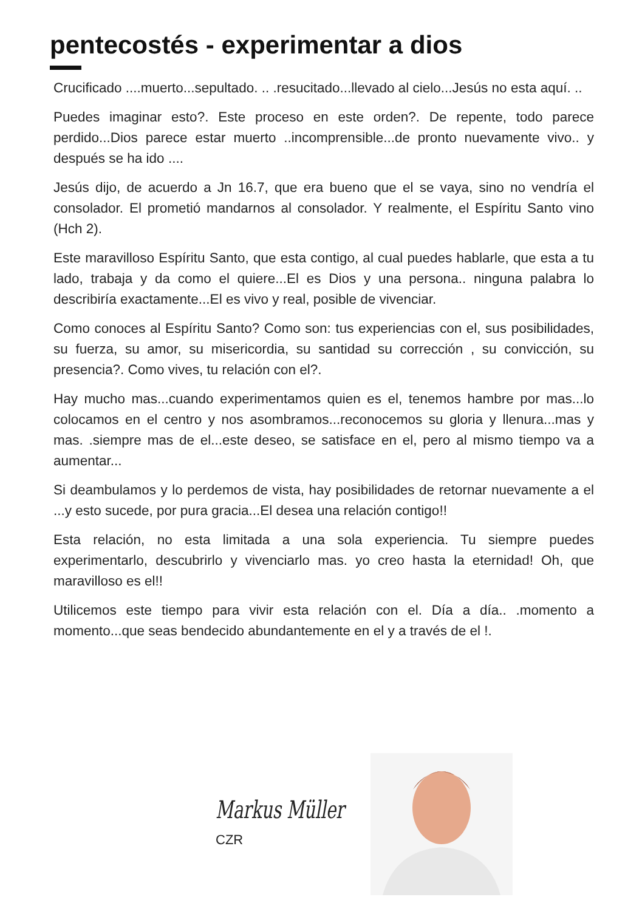pentecostés - experimentar a dios
Crucificado ....muerto...sepultado. .. .resucitado...llevado al cielo...Jesús no esta aquí. ..
Puedes imaginar esto?. Este proceso en este orden?. De repente, todo parece perdido...Dios parece estar muerto ..incomprensible...de pronto nuevamente vivo.. y después se ha ido ....
Jesús dijo, de acuerdo a Jn 16.7, que era bueno que el se vaya, sino no vendría el consolador. El prometió mandarnos al consolador. Y realmente, el Espíritu Santo vino (Hch 2).
Este maravilloso Espíritu Santo, que esta contigo, al cual puedes hablarle, que esta a tu lado, trabaja y da como el quiere...El es Dios y una persona.. ninguna palabra lo describiría exactamente...El es vivo y real, posible de vivenciar.
Como conoces al Espíritu Santo? Como son: tus experiencias con el, sus posibilidades, su fuerza, su amor, su misericordia, su santidad su corrección , su convicción, su presencia?. Como vives, tu relación con el?.
Hay mucho mas...cuando experimentamos quien es el, tenemos hambre por mas...lo colocamos en el centro y nos asombramos...reconocemos su gloria y llenura...mas y mas. .siempre mas de el...este deseo, se satisface en el, pero al mismo tiempo va a aumentar...
Si deambulamos y lo perdemos de vista, hay posibilidades de retornar nuevamente a el ...y esto sucede, por pura gracia...El desea una relación contigo!!
Esta relación, no esta limitada a una sola experiencia. Tu siempre puedes experimentarlo, descubrirlo y vivenciarlo mas. yo creo hasta la eternidad! Oh, que maravilloso es el!!
Utilicemos este tiempo para vivir esta relación con el. Día a día.. .momento a momento...que seas bendecido abundantemente en el y a través de el !.
Markus Müller
CZR